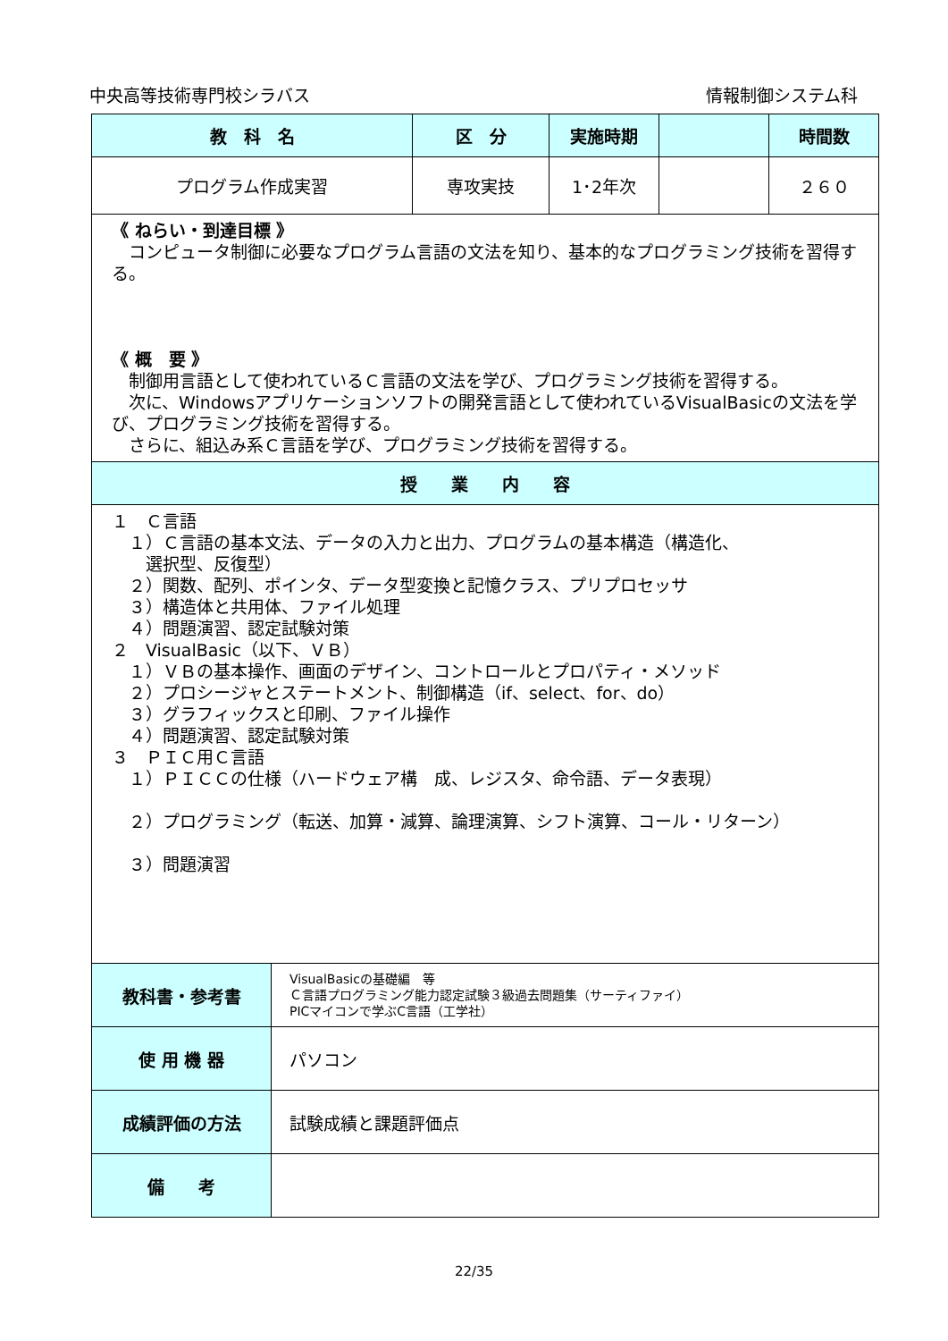中央高等技術専門校シラバス 情報制御システム科
| 教 科 名 | | 区 分 | 実施時期 | | 時間数 |
| --- | --- | --- | --- | --- | --- |
| プログラム作成実習 | | 専攻実技 | 1･2年次 | | ２６０ |
| 《 ねらい・到達目標 》 コンピュータ制御に必要なプログラム言語の文法を知り、基本的なプログラミング技術を習得する。 《 概 要 》 制御用言語として使われているＣ言語の文法を学び、プログラミング技術を習得する。 次に、Windowsアプリケーションソフトの開発言語として使われているVisualBasicの文法を学び、プログラミング技術を習得する。 さらに、組込み系Ｃ言語を学び、プログラミング技術を習得する。 | | | | | |
| 授 業 内 容 | | | | | |
| １ Ｃ言語 １）Ｃ言語の基本文法、データの入力と出力、プログラムの基本構造（構造化、 選択型、反復型） ２）関数、配列、ポインタ、データ型変換と記憶クラス、プリプロセッサ ３）構造体と共用体、ファイル処理 ４）問題演習、認定試験対策 ２ VisualBasic（以下、ＶＢ） １）ＶＢの基本操作、画面のデザイン、コントロールとプロパティ・メソッド ２）プロシージャとステートメント、制御構造（if、select、for、do） ３）グラフィックスと印刷、ファイル操作 ４）問題演習、認定試験対策 ３ ＰＩＣ用Ｃ言語 １）ＰＩＣＣの仕様（ハードウェア構 成、レジスタ、命令語、データ表現） ２）プログラミング（転送、加算・減算、論理演算、シフト演算、コール・リターン） ３）問題演習 | | | | | |
| 教科書・参考書 | VisualBasicの基礎編 等 Ｃ言語プログラミング能力認定試験３級過去問題集（サーティファイ） PICマイコンで学ぶC言語（工学社） | | | | |
| 使 用 機 器 | パソコン | | | | |
| 成績評価の方法 | 試験成績と課題評価点 | | | | |
| 備 考 | | | | | |
22/35